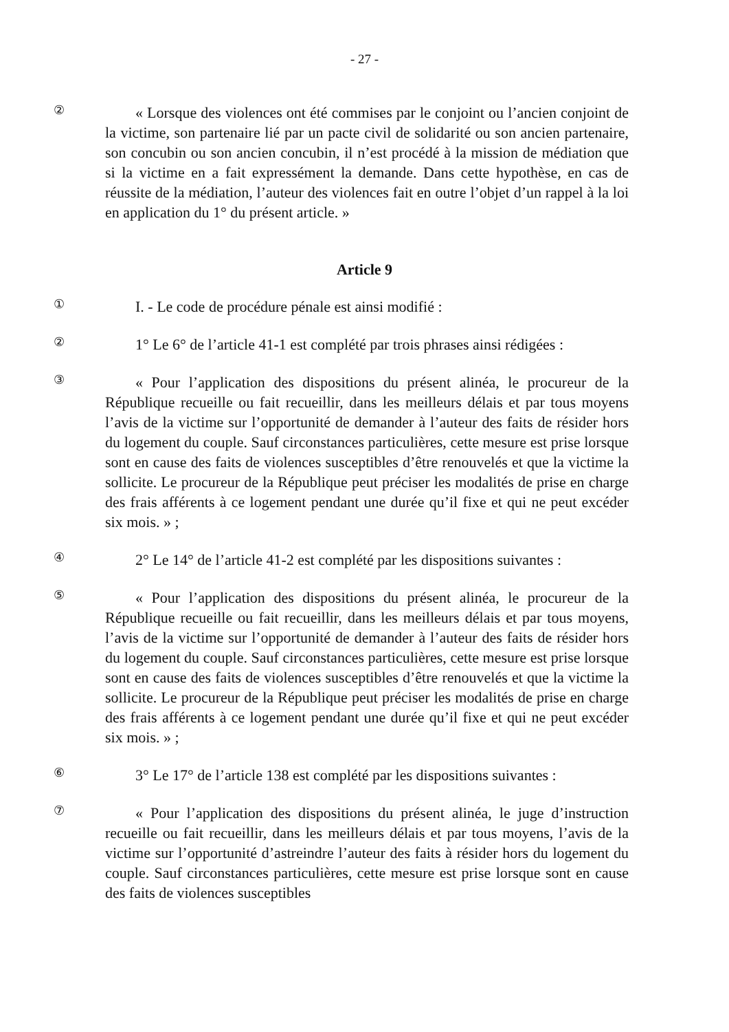- 27 -
②
« Lorsque des violences ont été commises par le conjoint ou l’ancien conjoint de la victime, son partenaire lié par un pacte civil de solidarité ou son ancien partenaire, son concubin ou son ancien concubin, il n’est procédé à la mission de médiation que si la victime en a fait expressément la demande. Dans cette hypothèse, en cas de réussite de la médiation, l’auteur des violences fait en outre l’objet d’un rappel à la loi en application du 1° du présent article. »
Article 9
①
I. - Le code de procédure pénale est ainsi modifié :
②
1° Le 6° de l’article 41-1 est complété par trois phrases ainsi rédigées :
③
« Pour l’application des dispositions du présent alinéa, le procureur de la République recueille ou fait recueillir, dans les meilleurs délais et par tous moyens l’avis de la victime sur l’opportunité de demander à l’auteur des faits de résider hors du logement du couple. Sauf circonstances particulières, cette mesure est prise lorsque sont en cause des faits de violences susceptibles d’être renouvelés et que la victime la sollicite. Le procureur de la République peut préciser les modalités de prise en charge des frais afférents à ce logement pendant une durée qu’il fixe et qui ne peut excéder six mois. » ;
④
2° Le 14° de l’article 41-2 est complété par les dispositions suivantes :
⑤
« Pour l’application des dispositions du présent alinéa, le procureur de la République recueille ou fait recueillir, dans les meilleurs délais et par tous moyens, l’avis de la victime sur l’opportunité de demander à l’auteur des faits de résider hors du logement du couple. Sauf circonstances particulières, cette mesure est prise lorsque sont en cause des faits de violences susceptibles d’être renouvelés et que la victime la sollicite. Le procureur de la République peut préciser les modalités de prise en charge des frais afférents à ce logement pendant une durée qu’il fixe et qui ne peut excéder six mois. » ;
⑥
3° Le 17° de l’article 138 est complété par les dispositions suivantes :
⑦
« Pour l’application des dispositions du présent alinéa, le juge d’instruction recueille ou fait recueillir, dans les meilleurs délais et par tous moyens, l’avis de la victime sur l’opportunité d’astreindre l’auteur des faits à résider hors du logement du couple. Sauf circonstances particulières, cette mesure est prise lorsque sont en cause des faits de violences susceptibles